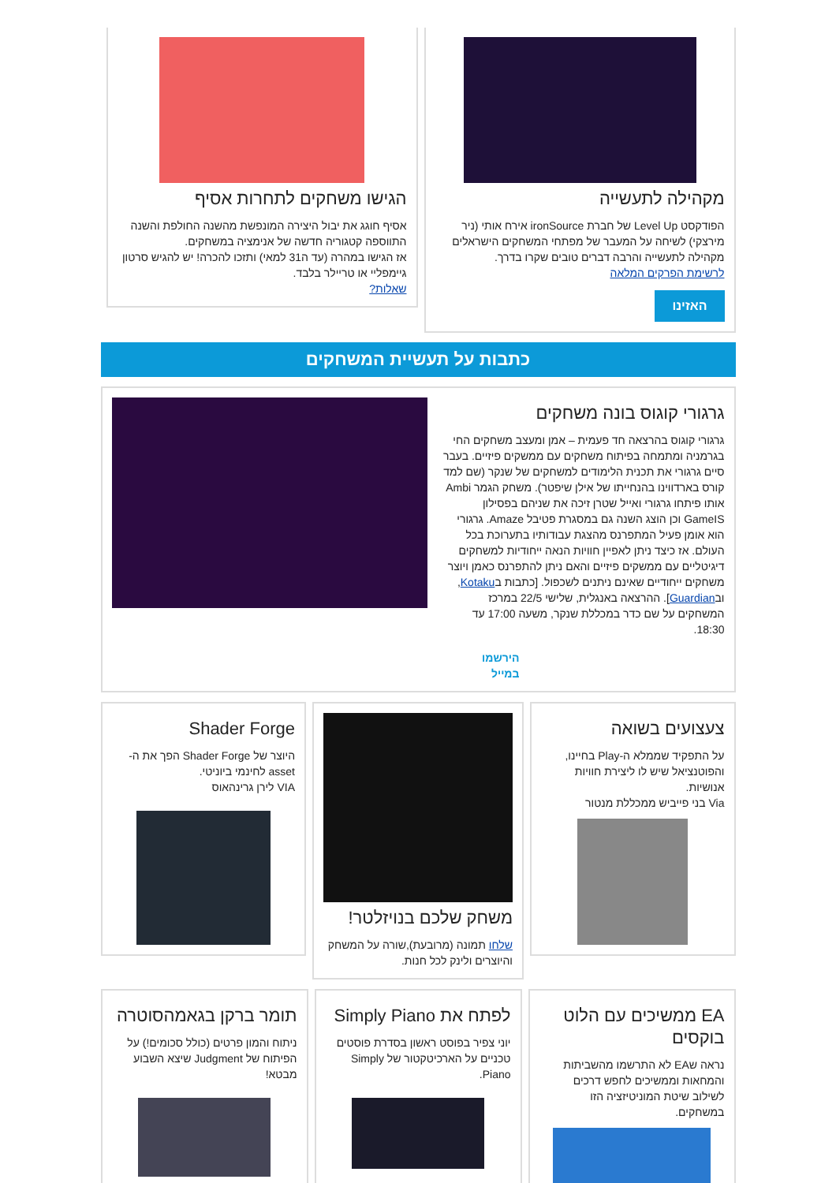מקהילה לתעשייה
הפודקסט Level Up של חברת ironSource אירח אותי (ניר מירצקי) לשיחה על המעבר של מפתחי המשחקים הישראלים מקהילה לתעשייה והרבה דברים טובים שקרו בדרך.
לרשימת הפרקים המלאה
האזינו
הגישו משחקים לתחרות אסיף
אסיף חוגג את יבול היצירה המונפשת מהשנה החולפת והשנה התווספה קטגוריה חדשה של אנימציה במשחקים.
אז הגישו במהרה (עד ה31 למאי) ותזכו להכרה! יש להגיש סרטון גיימפליי או טריילר בלבד.
שאלות?
כתבות על תעשיית המשחקים
גרגורי קוגוס בונה משחקים
גרגורי קוגוס בהרצאה חד פעמית – אמן ומעצב משחקים החי בגרמניה ומתמחה בפיתוח משחקים עם ממשקים פיזיים. בעבר סיים גרגורי את תכנית הלימודים למשחקים של שנקר (שם למד קורס בארדווינו בהנחייתו של אילן שיפטר). משחק הגמר Ambi אותו פיתחו גרגורי ואייל שטרן זיכה את שניהם בפסילון GameIS וכן הוצג השנה גם במסגרת פטיבל Amaze. גרגורי הוא אומן פעיל המתפרנס מהצגת עבודותיו בתערוכת בכל העולם. אז כיצד ניתן לאפיין חוויות הנאה ייחודיות למשחקים דיגיטליים עם ממשקים פיזיים והאם ניתן להתפרנס כאמן ויוצר משחקים ייחודיים שאינם ניתנים לשכפול. [כתבות בKotaku, ובGuardian]. ההרצאה באנגלית, שלישי 22/5 במרכז המשחקים על שם כדר במכללת שנקר, משעה 17:00 עד 18:30.
הירשמו
במייל
צעצועים בשואה
על התפקיד שממלא ה-Play בחיינו, והפוטנציאל שיש לו ליצירת חוויות אנושיות.
Via בני פייביש ממכללת מנטור
משחק שלכם בנויזלטר!
שלחו תמונה (מרובעת),שורה על המשחק והיוצרים ולינק לכל חנות.
Shader Forge
היוצר של Shader Forge הפך את ה-asset לחינמי ביוניטי.
VIA לירן גרינהאוס
EA ממשיכים עם הלוט בוקסים
נראה שEA לא התרשמו מהשביתות והמחאות וממשיכים לחפש דרכים לשילוב שיטת המוניטיזציה הזו במשחקים.
לפתח את Simply Piano
יוני צפיר בפוסט ראשון בסדרת פוסטים טכניים על הארכיטקטור של Simply Piano.
תומר ברקן בגאמהסוטרה
ניתוח והמון פרטים (כולל סכומים!) על הפיתוח של Judgment שיצא השבוע מבטא!